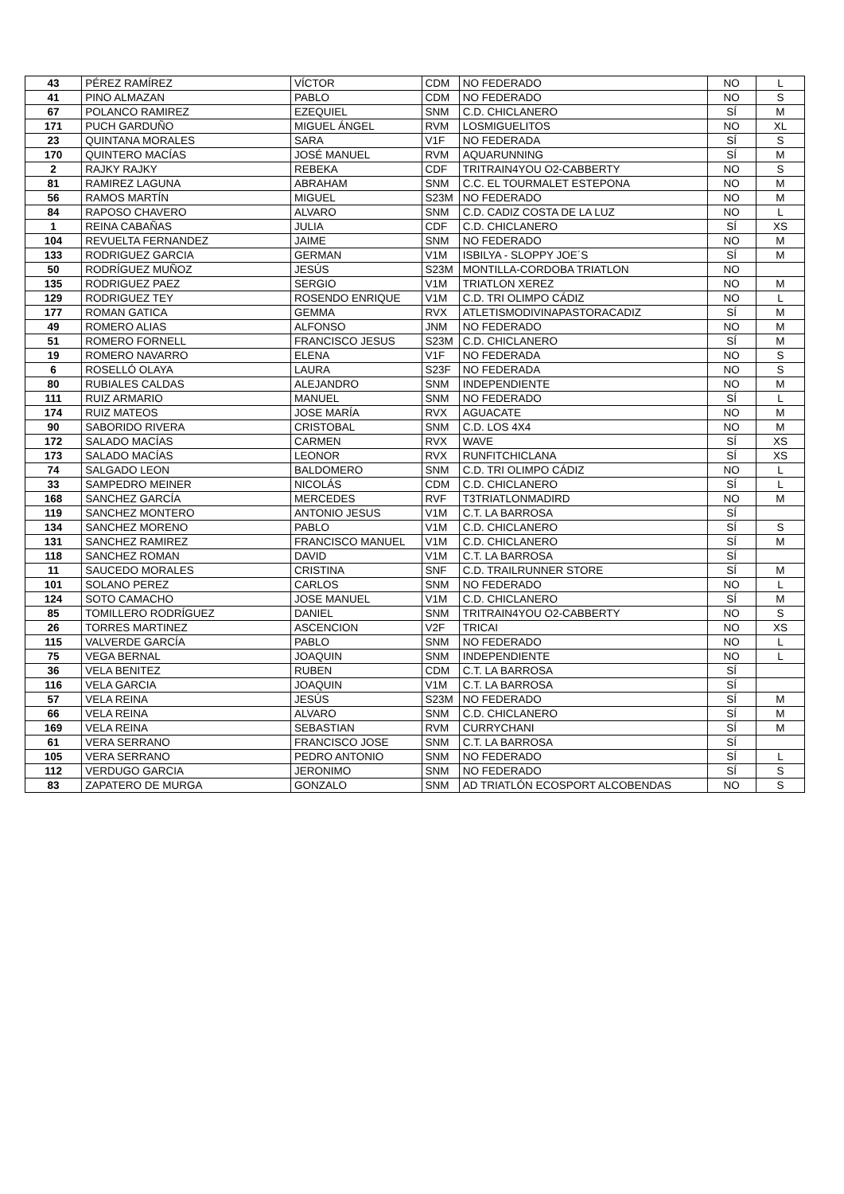| 43 | PÉREZ RAMÍREZ | VÍCTOR | CDM | NO FEDERADO | NO | L |
| 41 | PINO ALMAZAN | PABLO | CDM | NO FEDERADO | NO | S |
| 67 | POLANCO RAMIREZ | EZEQUIEL | SNM | C.D. CHICLANERO | SÍ | M |
| 171 | PUCH GARDUÑO | MIGUEL ÁNGEL | RVM | LOSMIGUELITOS | NO | XL |
| 23 | QUINTANA MORALES | SARA | V1F | NO FEDERADA | SÍ | S |
| 170 | QUINTERO MACÍAS | JOSÉ MANUEL | RVM | AQUARUNNING | SÍ | M |
| 2 | RAJKY RAJKY | REBEKA | CDF | TRITRAIN4YOU O2-CABBERTY | NO | S |
| 81 | RAMIREZ LAGUNA | ABRAHAM | SNM | C.C. EL TOURMALET ESTEPONA | NO | M |
| 56 | RAMOS MARTÍN | MIGUEL | S23M | NO FEDERADO | NO | M |
| 84 | RAPOSO CHAVERO | ALVARO | SNM | C.D. CADIZ COSTA DE LA LUZ | NO | L |
| 1 | REINA CABAÑAS | JULIA | CDF | C.D. CHICLANERO | SÍ | XS |
| 104 | REVUELTA FERNANDEZ | JAIME | SNM | NO FEDERADO | NO | M |
| 133 | RODRIGUEZ GARCIA | GERMAN | V1M | ISBILYA - SLOPPY JOE´S | SÍ | M |
| 50 | RODRÍGUEZ MUÑOZ | JESÚS | S23M | MONTILLA-CORDOBA TRIATLON | NO | |
| 135 | RODRIGUEZ PAEZ | SERGIO | V1M | TRIATLON XEREZ | NO | M |
| 129 | RODRIGUEZ TEY | ROSENDO ENRIQUE | V1M | C.D. TRI OLIMPO CÁDIZ | NO | L |
| 177 | ROMAN GATICA | GEMMA | RVX | ATLETISMODIVINAPASTORACADIZ | SÍ | M |
| 49 | ROMERO ALIAS | ALFONSO | JNM | NO FEDERADO | NO | M |
| 51 | ROMERO FORNELL | FRANCISCO JESUS | S23M | C.D. CHICLANERO | SÍ | M |
| 19 | ROMERO NAVARRO | ELENA | V1F | NO FEDERADA | NO | S |
| 6 | ROSELLÓ OLAYA | LAURA | S23F | NO FEDERADA | NO | S |
| 80 | RUBIALES CALDAS | ALEJANDRO | SNM | INDEPENDIENTE | NO | M |
| 111 | RUIZ ARMARIO | MANUEL | SNM | NO FEDERADO | SÍ | L |
| 174 | RUIZ MATEOS | JOSE MARÍA | RVX | AGUACATE | NO | M |
| 90 | SABORIDO RIVERA | CRISTOBAL | SNM | C.D. LOS 4X4 | NO | M |
| 172 | SALADO MACÍAS | CARMEN | RVX | WAVE | SÍ | XS |
| 173 | SALADO MACÍAS | LEONOR | RVX | RUNFITCHICLANA | SÍ | XS |
| 74 | SALGADO LEON | BALDOMERO | SNM | C.D. TRI OLIMPO CÁDIZ | NO | L |
| 33 | SAMPEDRO MEINER | NICOLÁS | CDM | C.D. CHICLANERO | SÍ | L |
| 168 | SANCHEZ GARCÍA | MERCEDES | RVF | T3TRIATLONMADIRD | NO | M |
| 119 | SANCHEZ MONTERO | ANTONIO JESUS | V1M | C.T. LA BARROSA | SÍ | |
| 134 | SANCHEZ MORENO | PABLO | V1M | C.D. CHICLANERO | SÍ | S |
| 131 | SANCHEZ RAMIREZ | FRANCISCO MANUEL | V1M | C.D. CHICLANERO | SÍ | M |
| 118 | SANCHEZ ROMAN | DAVID | V1M | C.T. LA BARROSA | SÍ | |
| 11 | SAUCEDO MORALES | CRISTINA | SNF | C.D. TRAILRUNNER STORE | SÍ | M |
| 101 | SOLANO PEREZ | CARLOS | SNM | NO FEDERADO | NO | L |
| 124 | SOTO CAMACHO | JOSE MANUEL | V1M | C.D. CHICLANERO | SÍ | M |
| 85 | TOMILLERO RODRÍGUEZ | DANIEL | SNM | TRITRAIN4YOU O2-CABBERTY | NO | S |
| 26 | TORRES MARTINEZ | ASCENCION | V2F | TRICAI | NO | XS |
| 115 | VALVERDE GARCÍA | PABLO | SNM | NO FEDERADO | NO | L |
| 75 | VEGA BERNAL | JOAQUIN | SNM | INDEPENDIENTE | NO | L |
| 36 | VELA BENITEZ | RUBEN | CDM | C.T. LA BARROSA | SÍ | |
| 116 | VELA GARCIA | JOAQUIN | V1M | C.T. LA BARROSA | SÍ | |
| 57 | VELA REINA | JESÚS | S23M | NO FEDERADO | SÍ | M |
| 66 | VELA REINA | ALVARO | SNM | C.D. CHICLANERO | SÍ | M |
| 169 | VELA REINA | SEBASTIAN | RVM | CURRYCHANI | SÍ | M |
| 61 | VERA SERRANO | FRANCISCO JOSE | SNM | C.T. LA BARROSA | SÍ | |
| 105 | VERA SERRANO | PEDRO ANTONIO | SNM | NO FEDERADO | SÍ | L |
| 112 | VERDUGO GARCIA | JERONIMO | SNM | NO FEDERADO | SÍ | S |
| 83 | ZAPATERO DE MURGA | GONZALO | SNM | AD TRIATLÓN ECOSPORT ALCOBENDAS | NO | S |